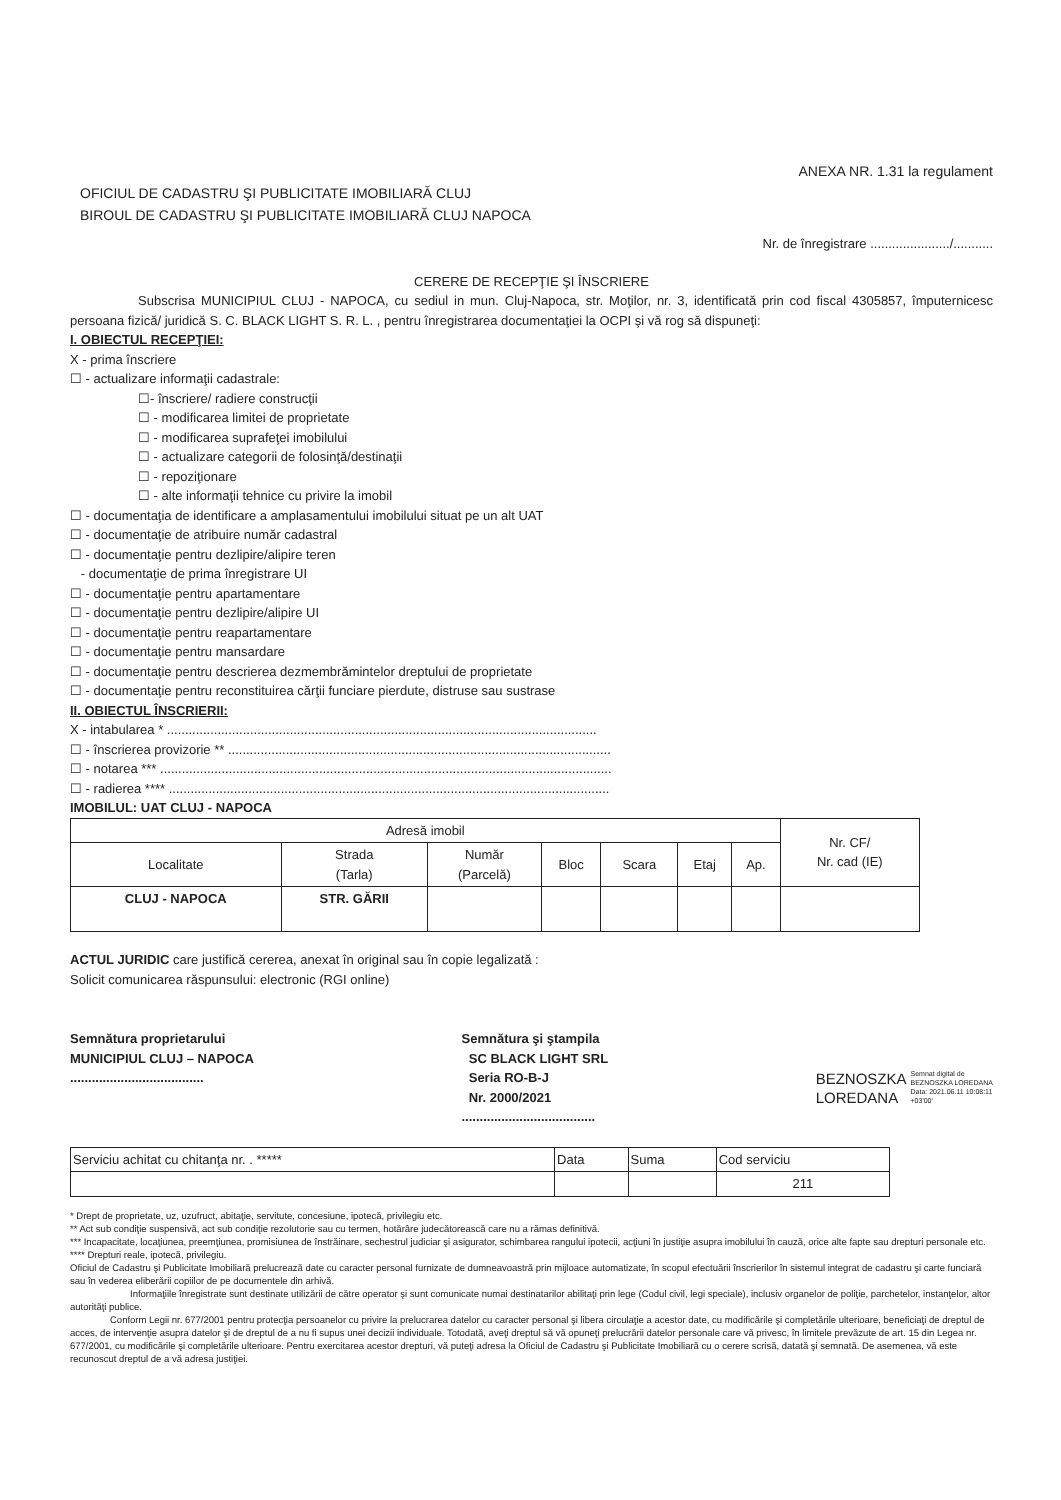ANEXA NR. 1.31 la regulament
OFICIUL DE CADASTRU ŞI PUBLICITATE IMOBILIARĂ CLUJ
BIROUL DE CADASTRU ŞI PUBLICITATE IMOBILIARĂ CLUJ NAPOCA
Nr. de înregistrare ....................../...........
CERERE DE RECEPŢIE ŞI ÎNSCRIERE
Subscrisa MUNICIPIUL CLUJ - NAPOCA, cu sediul in mun. Cluj-Napoca, str. Moţilor, nr. 3, identificată prin cod fiscal 4305857, împuternicesc persoana fizică/ juridică S. C. BLACK LIGHT S. R. L. , pentru înregistrarea documentaţiei la OCPI şi vă rog să dispuneţi:
I. OBIECTUL RECEPŢIEI:
X - prima înscriere
☐ - actualizare informaţii cadastrale:
☐- înscriere/ radiere construcţii
☐ - modificarea limitei de proprietate
☐ - modificarea suprafeţei imobilului
☐ - actualizare categorii de folosinţă/destinaţii
☐ - repoziţionare
☐ - alte informaţii tehnice cu privire la imobil
☐ - documentaţia de identificare a amplasamentului imobilului situat pe un alt UAT
☐ - documentaţie de atribuire număr cadastral
☐ - documentaţie pentru dezlipire/alipire teren
- documentaţie de prima înregistrare UI
☐ - documentaţie pentru apartamentare
☐ - documentaţie pentru dezlipire/alipire UI
☐ - documentaţie pentru reapartamentare
☐ - documentaţie pentru mansardare
☐ - documentaţie pentru descrierea dezmembrămintelor dreptului de proprietate
☐ - documentaţie pentru reconstituirea cărţii funciare pierdute, distruse sau sustrase
II. OBIECTUL ÎNSCRIERII:
X - intabularea * .......................................................................................................................
☐ - înscrierea provizorie ** ..........................................................................................................
☐ - notarea *** .............................................................................................................................
☐ - radierea **** ..........................................................................................................................
IMOBILUL: UAT CLUJ - NAPOCA
| Adresă imobil | | | | | | | Nr. CF/ Nr. cad (IE) |
| --- | --- | --- | --- | --- | --- | --- | --- |
| Localitate | Strada (Tarla) | Număr (Parcelă) | Bloc | Scara | Etaj | Ap. | |
| CLUJ - NAPOCA | STR. GĂRII | | | | | | |
ACTUL JURIDIC care justifică cererea, anexat în original sau în copie legalizată :
Solicit comunicarea răspunsului: electronic (RGI online)
Semnătura proprietarului
MUNICIPIUL CLUJ – NAPOCA
.....................................
Semnătura şi ştampila
SC BLACK LIGHT SRL
Seria RO-B-J
Nr. 2000/2021
.....................................
BEZNOSZKA
LOREDANA
Semnat digital de
BEZNOSZKA LOREDANA
Data: 2021.06.11 10:08:11
+03'00'
| Serviciu achitat cu chitanţa nr. . ***** | Data | Suma | Cod serviciu |
| | | | 211 |
* Drept de proprietate, uz, uzufruct, abitaţie, servitute, concesiune, ipotecă, privilegiu etc.
** Act sub condiţie suspensivă, act sub condiţie rezolutorie sau cu termen, hotărâre judecătorească care nu a rămas definitivă.
*** Incapacitate, locaţiunea, preemţiunea, promisiunea de înstrăinare, sechestrul judiciar şi asigurator, schimbarea rangului ipotecii, acţiuni în justiţie asupra imobilului în cauză, orice alte fapte sau drepturi personale etc.
**** Drepturi reale, ipotecă, privilegiu.
Oficiul de Cadastru şi Publicitate Imobiliară prelucrează date cu caracter personal furnizate de dumneavoastră prin mijloace automatizate, în scopul efectuării înscrierilor în sistemul integrat de cadastru şi carte funciară sau în vederea eliberării copiilor de pe documentele din arhivă.
Informaţiile înregistrate sunt destinate utilizării de către operator şi sunt comunicate numai destinatarilor abilitaţi prin lege (Codul civil, legi speciale), inclusiv organelor de poliţie, parchetelor, instanţelor, altor autorităţi publice.
Conform Legii nr. 677/2001 pentru protecţia persoanelor cu privire la prelucrarea datelor cu caracter personal şi libera circulaţie a acestor date, cu modificările şi completările ulterioare, beneficiaţi de dreptul de acces, de intervenţie asupra datelor şi de dreptul de a nu fi supus unei decizii individuale. Totodată, aveţi dreptul să vă opuneţi prelucrării datelor personale care vă privesc, în limitele prevăzute de art. 15 din Legea nr. 677/2001, cu modificările şi completările ulterioare. Pentru exercitarea acestor drepturi, vă puteţi adresa la Oficiul de Cadastru şi Publicitate Imobiliară cu o cerere scrisă, datată şi semnată. De asemenea, vă este recunoscut dreptul de a vă adresa justiţiei.